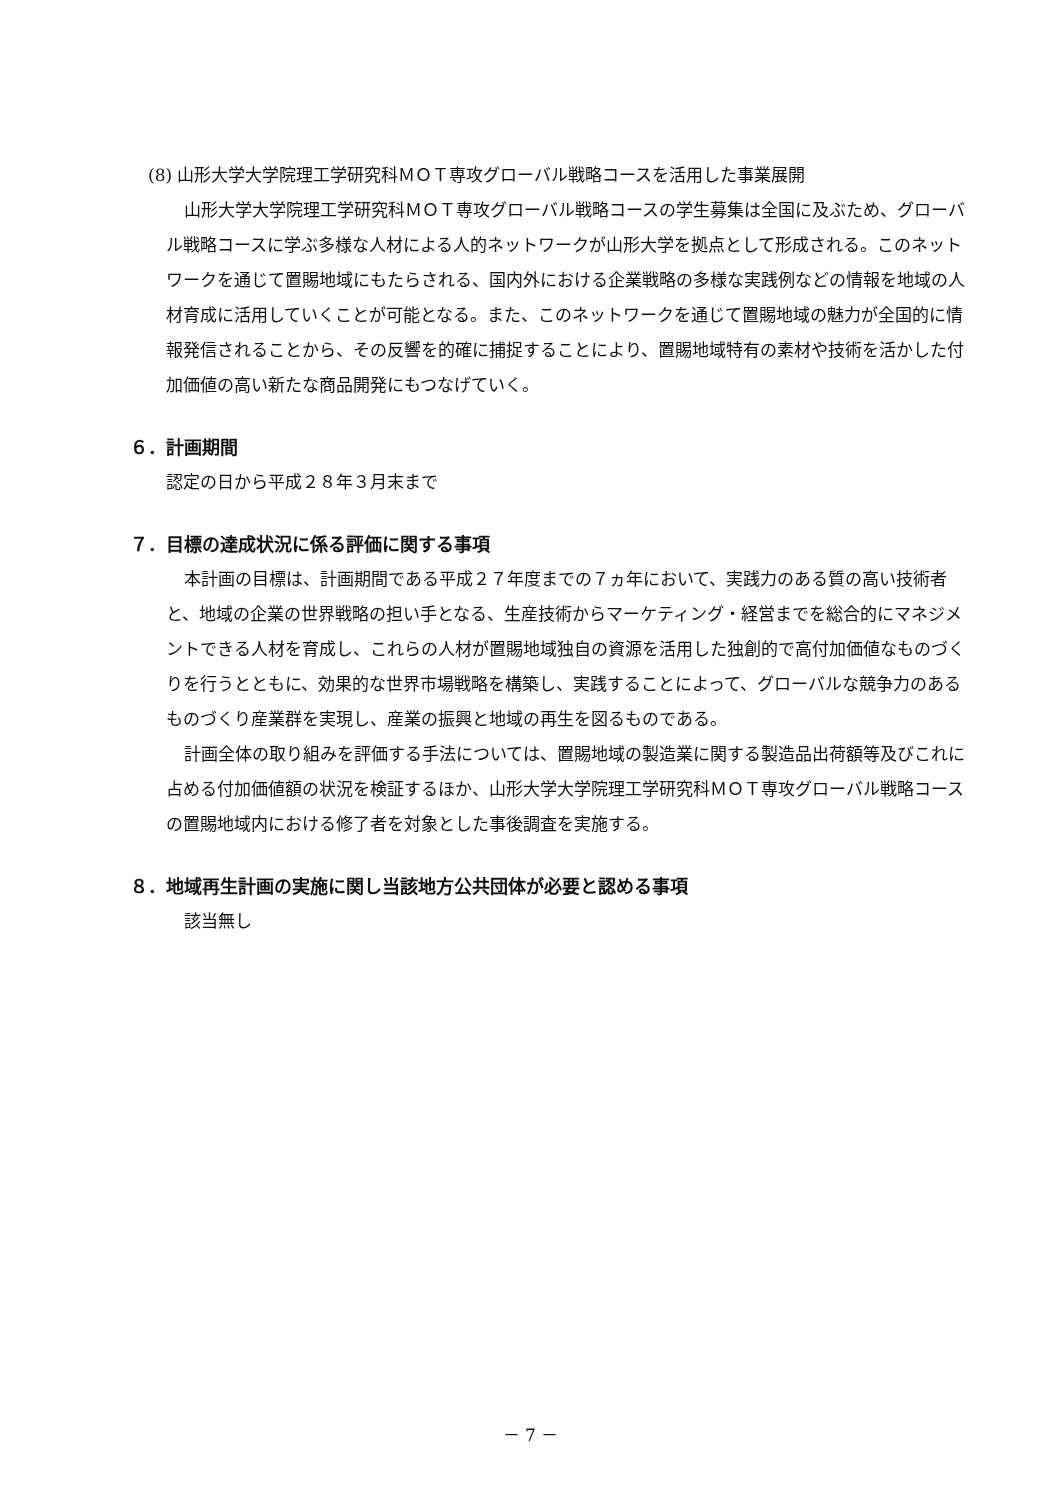(8) 山形大学大学院理工学研究科ＭＯＴ専攻グローバル戦略コースを活用した事業展開
山形大学大学院理工学研究科ＭＯＴ専攻グローバル戦略コースの学生募集は全国に及ぶため、グローバル戦略コースに学ぶ多様な人材による人的ネットワークが山形大学を拠点として形成される。このネットワークを通じて置賜地域にもたらされる、国内外における企業戦略の多様な実践例などの情報を地域の人材育成に活用していくことが可能となる。また、このネットワークを通じて置賜地域の魅力が全国的に情報発信されることから、その反響を的確に捕捉することにより、置賜地域特有の素材や技術を活かした付加価値の高い新たな商品開発にもつなげていく。
６．計画期間
認定の日から平成２８年３月末まで
７．目標の達成状況に係る評価に関する事項
本計画の目標は、計画期間である平成２７年度までの７ヵ年において、実践力のある質の高い技術者と、地域の企業の世界戦略の担い手となる、生産技術からマーケティング・経営までを総合的にマネジメントできる人材を育成し、これらの人材が置賜地域独自の資源を活用した独創的で高付加価値なものづくりを行うとともに、効果的な世界市場戦略を構築し、実践することによって、グローバルな競争力のあるものづくり産業群を実現し、産業の振興と地域の再生を図るものである。
計画全体の取り組みを評価する手法については、置賜地域の製造業に関する製造品出荷額等及びこれに占める付加価値額の状況を検証するほか、山形大学大学院理工学研究科ＭＯＴ専攻グローバル戦略コースの置賜地域内における修了者を対象とした事後調査を実施する。
８．地域再生計画の実施に関し当該地方公共団体が必要と認める事項
該当無し
－ 7 －